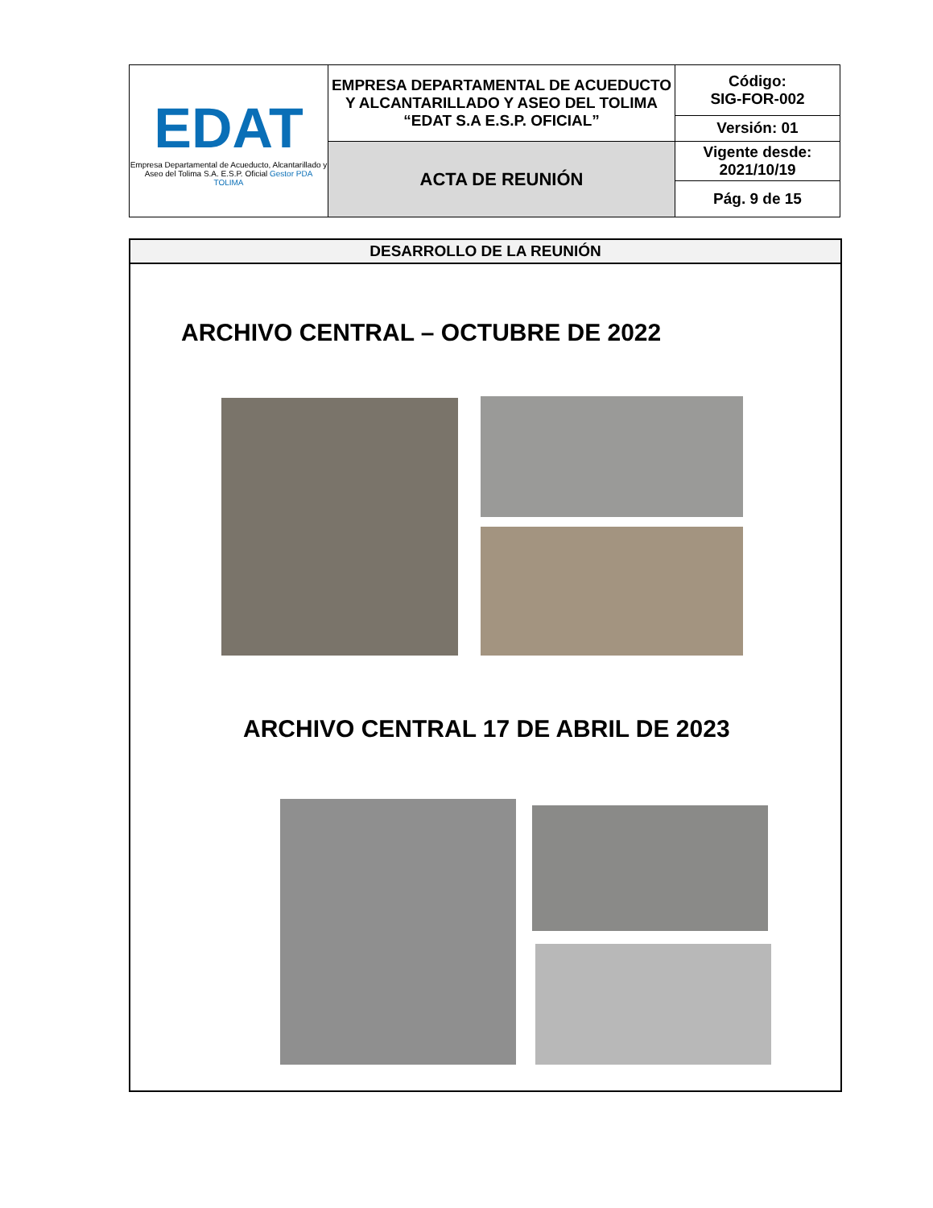| EDAT Empresa Departamental de Acueducto, Alcantarillado y Aseo del Tolima S.A. E.S.P. Oficial Gestor PDA TOLIMA | EMPRESA DEPARTAMENTAL DE ACUEDUCTO Y ALCANTARILLADO Y ASEO DEL TOLIMA “EDAT S.A E.S.P. OFICIAL” | Código: SIG-FOR-002 |
| | | Versión: 01 |
| | ACTA DE REUNIÓN | Vigente desde: 2021/10/19 |
| | | Pág. 9 de 15 |
DESARROLLO DE LA REUNIÓN
ARCHIVO CENTRAL – OCTUBRE DE 2022
ARCHIVO CENTRAL 17 DE ABRIL DE 2023